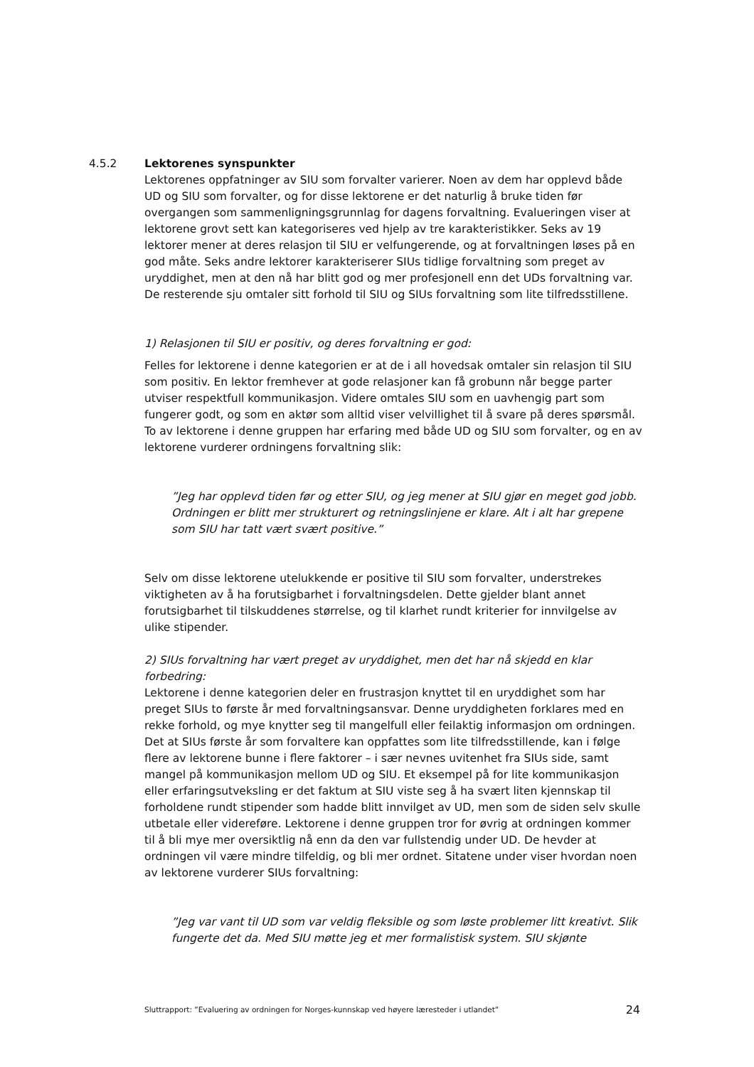4.5.2 Lektorenes synspunkter
Lektorenes oppfatninger av SIU som forvalter varierer. Noen av dem har opplevd både UD og SIU som forvalter, og for disse lektorene er det naturlig å bruke tiden før overgangen som sammenligningsgrunnlag for dagens forvaltning. Evalueringen viser at lektorene grovt sett kan kategoriseres ved hjelp av tre karakteristikker. Seks av 19 lektorer mener at deres relasjon til SIU er velfungerende, og at forvaltningen løses på en god måte. Seks andre lektorer karakteriserer SIUs tidlige forvaltning som preget av uryddighet, men at den nå har blitt god og mer profesjonell enn det UDs forvaltning var. De resterende sju omtaler sitt forhold til SIU og SIUs forvaltning som lite tilfredsstillene.
1) Relasjonen til SIU er positiv, og deres forvaltning er god:
Felles for lektorene i denne kategorien er at de i all hovedsak omtaler sin relasjon til SIU som positiv. En lektor fremhever at gode relasjoner kan få grobunn når begge parter utviser respektfull kommunikasjon. Videre omtales SIU som en uavhengig part som fungerer godt, og som en aktør som alltid viser velvillighet til å svare på deres spørsmål. To av lektorene i denne gruppen har erfaring med både UD og SIU som forvalter, og en av lektorene vurderer ordningens forvaltning slik:
”Jeg har opplevd tiden før og etter SIU, og jeg mener at SIU gjør en meget god jobb. Ordningen er blitt mer strukturert og retningslinjene er klare. Alt i alt har grepene som SIU har tatt vært svært positive.”
Selv om disse lektorene utelukkende er positive til SIU som forvalter, understrekes viktigheten av å ha forutsigbarhet i forvaltningsdelen. Dette gjelder blant annet forutsigbarhet til tilskuddenes størrelse, og til klarhet rundt kriterier for innvilgelse av ulike stipender.
2) SIUs forvaltning har vært preget av uryddighet, men det har nå skjedd en klar forbedring:
Lektorene i denne kategorien deler en frustrasjon knyttet til en uryddighet som har preget SIUs to første år med forvaltningsansvar. Denne uryddigheten forklares med en rekke forhold, og mye knytter seg til mangelfull eller feilaktig informasjon om ordningen. Det at SIUs første år som forvaltere kan oppfattes som lite tilfredsstillende, kan i følge flere av lektorene bunne i flere faktorer – i sær nevnes uvitenhet fra SIUs side, samt mangel på kommunikasjon mellom UD og SIU. Et eksempel på for lite kommunikasjon eller erfaringsutveksling er det faktum at SIU viste seg å ha svært liten kjennskap til forholdene rundt stipender som hadde blitt innvilget av UD, men som de siden selv skulle utbetale eller videreføre. Lektorene i denne gruppen tror for øvrig at ordningen kommer til å bli mye mer oversiktlig nå enn da den var fullstendig under UD. De hevder at ordningen vil være mindre tilfeldig, og bli mer ordnet. Sitatene under viser hvordan noen av lektorene vurderer SIUs forvaltning:
”Jeg var vant til UD som var veldig fleksible og som løste problemer litt kreativt. Slik fungerte det da. Med SIU møtte jeg et mer formalistisk system. SIU skjønte
Sluttrapport: ”Evaluering av ordningen for Norges-kunnskap ved høyere læresteder i utlandet” 24